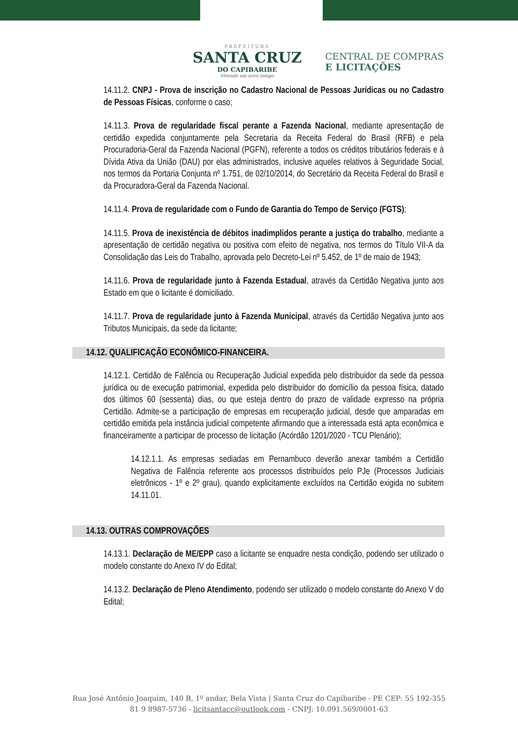PREFEITURA
SANTA CRUZ
DO CAPIBARIBE
Vivendo um novo tempo
CENTRAL DE COMPRAS
E LICITAÇÕES
14.11.2. CNPJ - Prova de inscrição no Cadastro Nacional de Pessoas Jurídicas ou no Cadastro de Pessoas Físicas, conforme o caso;
14.11.3. Prova de regularidade fiscal perante a Fazenda Nacional, mediante apresentação de certidão expedida conjuntamente pela Secretaria da Receita Federal do Brasil (RFB) e pela Procuradoria-Geral da Fazenda Nacional (PGFN), referente a todos os créditos tributários federais e à Dívida Ativa da União (DAU) por elas administrados, inclusive aqueles relativos à Seguridade Social, nos termos da Portaria Conjunta nº 1.751, de 02/10/2014, do Secretário da Receita Federal do Brasil e da Procuradora-Geral da Fazenda Nacional.
14.11.4. Prova de regularidade com o Fundo de Garantia do Tempo de Serviço (FGTS);
14.11.5. Prova de inexistência de débitos inadimplidos perante a justiça do trabalho, mediante a apresentação de certidão negativa ou positiva com efeito de negativa, nos termos do Título VII-A da Consolidação das Leis do Trabalho, aprovada pelo Decreto-Lei nº 5.452, de 1º de maio de 1943;
14.11.6. Prova de regularidade junto à Fazenda Estadual, através da Certidão Negativa junto aos Estado em que o licitante é domiciliado.
14.11.7. Prova de regularidade junto à Fazenda Municipal, através da Certidão Negativa junto aos Tributos Municipais, da sede da licitante;
14.12. QUALIFICAÇÃO ECONÔMICO-FINANCEIRA.
14.12.1. Certidão de Falência ou Recuperação Judicial expedida pelo distribuidor da sede da pessoa jurídica ou de execução patrimonial, expedida pelo distribuidor do domicílio da pessoa física, datado dos últimos 60 (sessenta) dias, ou que esteja dentro do prazo de validade expresso na própria Certidão. Admite-se a participação de empresas em recuperação judicial, desde que amparadas em certidão emitida pela instância judicial competente afirmando que a interessada está apta econômica e financeiramente a participar de processo de licitação (Acórdão 1201/2020 - TCU Plenário);
14.12.1.1. As empresas sediadas em Pernambuco deverão anexar também a Certidão Negativa de Falência referente aos processos distribuídos pelo PJe (Processos Judiciais eletrônicos - 1º e 2º grau), quando explicitamente excluídos na Certidão exigida no subitem 14.11.01.
14.13. OUTRAS COMPROVAÇÕES
14.13.1. Declaração de ME/EPP caso a licitante se enquadre nesta condição, podendo ser utilizado o modelo constante do Anexo IV do Edital;
14.13.2. Declaração de Pleno Atendimento, podendo ser utilizado o modelo constante do Anexo V do Edital;
Rua José Antônio Joaquim, 140 B, 1º andar, Bela Vista | Santa Cruz do Capibaribe - PE CEP: 55 192-355
81 9 8987-5736 - licitsantacc@outlook.com - CNPJ: 10.091.569/0001-63